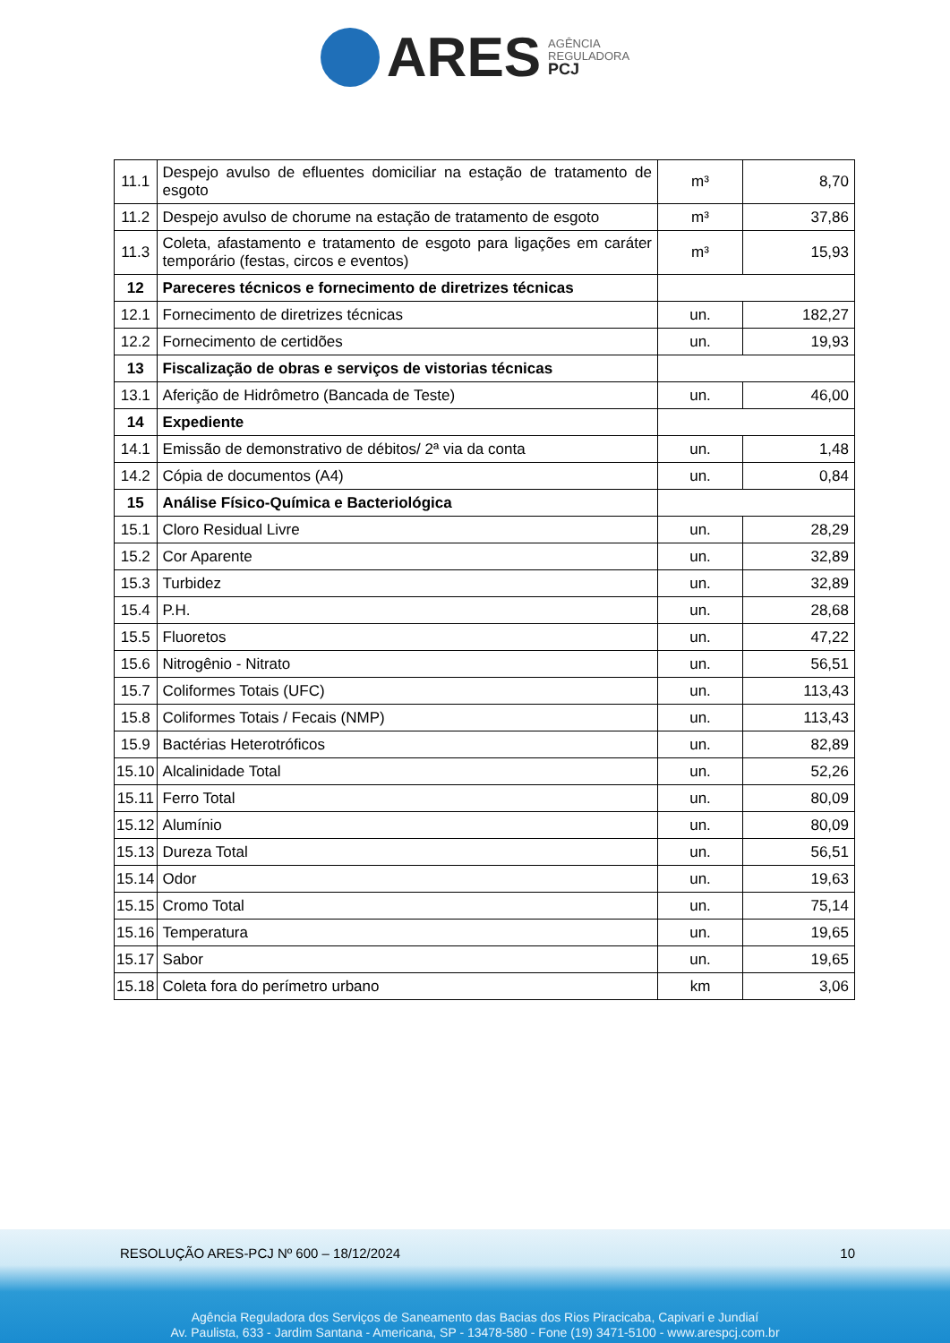ARES AGÊNCIA
REGULADORA
PCJ
| 11.1 | Despejo avulso de efluentes domiciliar na estação de tratamento de esgoto | m³ | 8,70 |
| 11.2 | Despejo avulso de chorume na estação de tratamento de esgoto | m³ | 37,86 |
| 11.3 | Coleta, afastamento e tratamento de esgoto para ligações em caráter temporário (festas, circos e eventos) | m³ | 15,93 |
| 12 | Pareceres técnicos e fornecimento de diretrizes técnicas | | |
| 12.1 | Fornecimento de diretrizes técnicas | un. | 182,27 |
| 12.2 | Fornecimento de certidões | un. | 19,93 |
| 13 | Fiscalização de obras e serviços de vistorias técnicas | | |
| 13.1 | Aferição de Hidrômetro (Bancada de Teste) | un. | 46,00 |
| 14 | Expediente | | |
| 14.1 | Emissão de demonstrativo de débitos/ 2ª via da conta | un. | 1,48 |
| 14.2 | Cópia de documentos (A4) | un. | 0,84 |
| 15 | Análise Físico-Química e Bacteriológica | | |
| 15.1 | Cloro Residual Livre | un. | 28,29 |
| 15.2 | Cor Aparente | un. | 32,89 |
| 15.3 | Turbidez | un. | 32,89 |
| 15.4 | P.H. | un. | 28,68 |
| 15.5 | Fluoretos | un. | 47,22 |
| 15.6 | Nitrogênio - Nitrato | un. | 56,51 |
| 15.7 | Coliformes Totais (UFC) | un. | 113,43 |
| 15.8 | Coliformes Totais / Fecais (NMP) | un. | 113,43 |
| 15.9 | Bactérias Heterotróficos | un. | 82,89 |
| 15.10 | Alcalinidade Total | un. | 52,26 |
| 15.11 | Ferro Total | un. | 80,09 |
| 15.12 | Alumínio | un. | 80,09 |
| 15.13 | Dureza Total | un. | 56,51 |
| 15.14 | Odor | un. | 19,63 |
| 15.15 | Cromo Total | un. | 75,14 |
| 15.16 | Temperatura | un. | 19,65 |
| 15.17 | Sabor | un. | 19,65 |
| 15.18 | Coleta fora do perímetro urbano | km | 3,06 |
RESOLUÇÃO ARES-PCJ Nº 600 – 18/12/2024 10
Agência Reguladora dos Serviços de Saneamento das Bacias dos Rios Piracicaba, Capivari e Jundiaí
Av. Paulista, 633 - Jardim Santana - Americana, SP - 13478-580 - Fone (19) 3471-5100 - www.arespcj.com.br